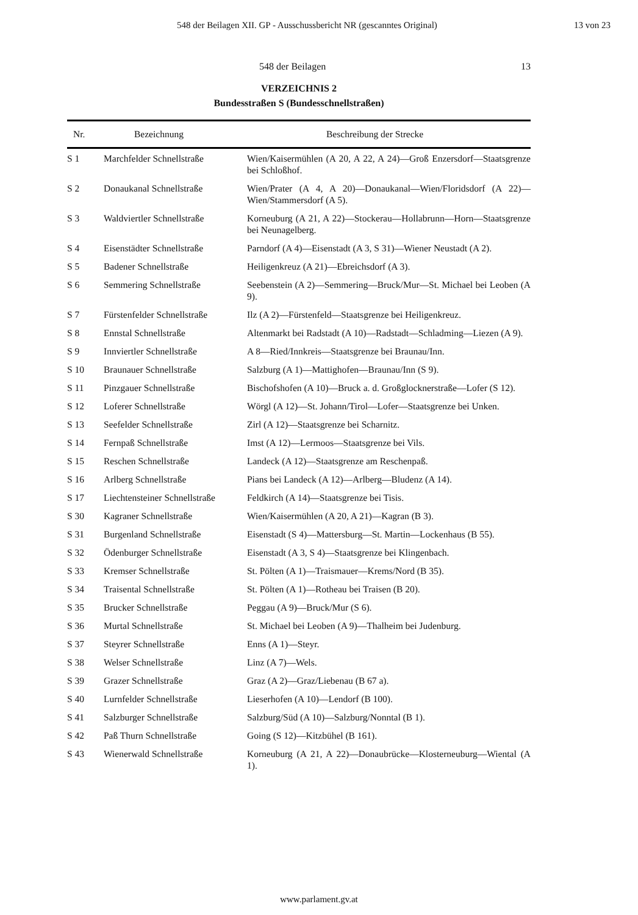548 der Beilagen XII. GP - Ausschussbericht NR (gescanntes Original) 13 von 23
548 der Beilagen 13
VERZEICHNIS 2
Bundesstraßen S (Bundesschnellstraßen)
| Nr. | Bezeichnung | Beschreibung der Strecke |
| --- | --- | --- |
| S 1 | Marchfelder Schnellstraße | Wien/Kaisermühlen (A 20, A 22, A 24)—Groß Enzersdorf—Staatsgrenze bei Schloßhof. |
| S 2 | Donaukanal Schnellstraße | Wien/Prater (A 4, A 20)—Donaukanal—Wien/Floridsdorf (A 22)—Wien/Stammersdorf (A 5). |
| S 3 | Waldviertler Schnellstraße | Korneuburg (A 21, A 22)—Stockerau—Hollabrunn—Horn—Staatsgrenze bei Neunagelberg. |
| S 4 | Eisenstädter Schnellstraße | Parndorf (A 4)—Eisenstadt (A 3, S 31)—Wiener Neustadt (A 2). |
| S 5 | Badener Schnellstraße | Heiligenkreuz (A 21)—Ebreichsdorf (A 3). |
| S 6 | Semmering Schnellstraße | Seebenstein (A 2)—Semmering—Bruck/Mur—St. Michael bei Leoben (A 9). |
| S 7 | Fürstenfelder Schnellstraße | Ilz (A 2)—Fürstenfeld—Staatsgrenze bei Heiligenkreuz. |
| S 8 | Ennstal Schnellstraße | Altenmarkt bei Radstadt (A 10)—Radstadt—Schladming—Liezen (A 9). |
| S 9 | Innviertler Schnellstraße | A 8—Ried/Innkreis—Staatsgrenze bei Braunau/Inn. |
| S 10 | Braunauer Schnellstraße | Salzburg (A 1)—Mattighofen—Braunau/Inn (S 9). |
| S 11 | Pinzgauer Schnellstraße | Bischofshofen (A 10)—Bruck a. d. Großglocknerstraße—Lofer (S 12). |
| S 12 | Loferer Schnellstraße | Wörgl (A 12)—St. Johann/Tirol—Lofer—Staatsgrenze bei Unken. |
| S 13 | Seefelder Schnellstraße | Zirl (A 12)—Staatsgrenze bei Scharnitz. |
| S 14 | Fernpaß Schnellstraße | Imst (A 12)—Lermoos—Staatsgrenze bei Vils. |
| S 15 | Reschen Schnellstraße | Landeck (A 12)—Staatsgrenze am Reschenpaß. |
| S 16 | Arlberg Schnellstraße | Pians bei Landeck (A 12)—Arlberg—Bludenz (A 14). |
| S 17 | Liechtensteiner Schnellstraße | Feldkirch (A 14)—Staatsgrenze bei Tisis. |
| S 30 | Kagraner Schnellstraße | Wien/Kaisermühlen (A 20, A 21)—Kagran (B 3). |
| S 31 | Burgenland Schnellstraße | Eisenstadt (S 4)—Mattersburg—St. Martin—Lockenhaus (B 55). |
| S 32 | Ödenburger Schnellstraße | Eisenstadt (A 3, S 4)—Staatsgrenze bei Klingenbach. |
| S 33 | Kremser Schnellstraße | St. Pölten (A 1)—Traismauer—Krems/Nord (B 35). |
| S 34 | Traisental Schnellstraße | St. Pölten (A 1)—Rotheau bei Traisen (B 20). |
| S 35 | Brucker Schnellstraße | Peggau (A 9)—Bruck/Mur (S 6). |
| S 36 | Murtal Schnellstraße | St. Michael bei Leoben (A 9)—Thalheim bei Judenburg. |
| S 37 | Steyrer Schnellstraße | Enns (A 1)—Steyr. |
| S 38 | Welser Schnellstraße | Linz (A 7)—Wels. |
| S 39 | Grazer Schnellstraße | Graz (A 2)—Graz/Liebenau (B 67 a). |
| S 40 | Lurnfelder Schnellstraße | Lieserhofen (A 10)—Lendorf (B 100). |
| S 41 | Salzburger Schnellstraße | Salzburg/Süd (A 10)—Salzburg/Nonntal (B 1). |
| S 42 | Paß Thurn Schnellstraße | Going (S 12)—Kitzbühel (B 161). |
| S 43 | Wienerwald Schnellstraße | Korneuburg (A 21, A 22)—Donaubrücke—Klosterneuburg—Wiental (A 1). |
www.parlament.gv.at